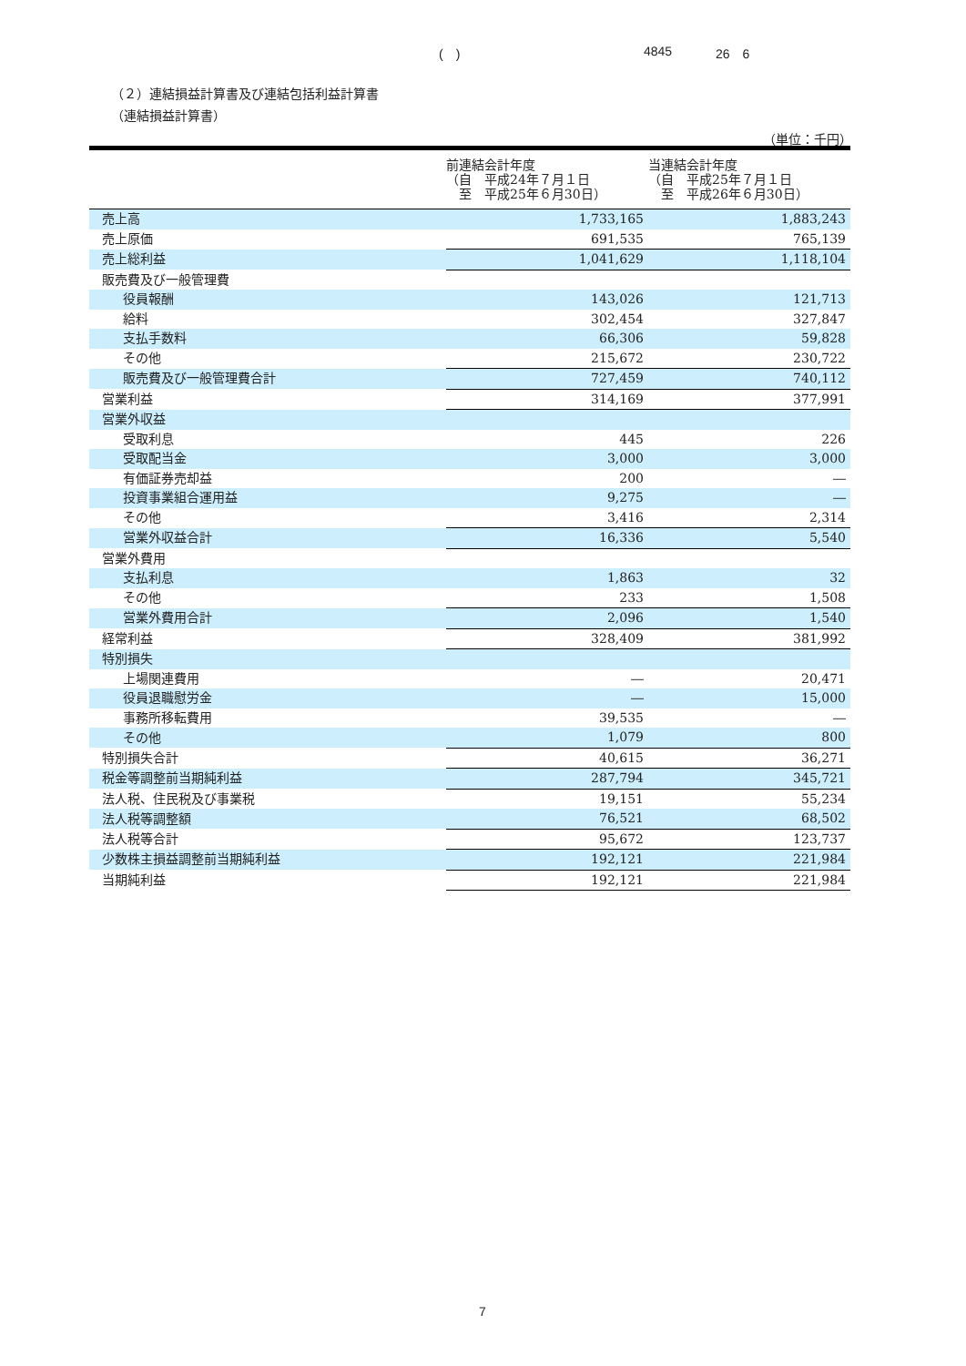(　) 4845 26　6
（２）連結損益計算書及び連結包括利益計算書
（連結損益計算書）
（単位：千円）
| | 前連結会計年度 （自 平成24年７月１日 至 平成25年６月30日） | 当連結会計年度 （自 平成25年７月１日 至 平成26年６月30日） |
| --- | --- | --- |
| 売上高 | 1,733,165 | 1,883,243 |
| 売上原価 | 691,535 | 765,139 |
| 売上総利益 | 1,041,629 | 1,118,104 |
| 販売費及び一般管理費 | | |
| 役員報酬 | 143,026 | 121,713 |
| 給料 | 302,454 | 327,847 |
| 支払手数料 | 66,306 | 59,828 |
| その他 | 215,672 | 230,722 |
| 販売費及び一般管理費合計 | 727,459 | 740,112 |
| 営業利益 | 314,169 | 377,991 |
| 営業外収益 | | |
| 受取利息 | 445 | 226 |
| 受取配当金 | 3,000 | 3,000 |
| 有価証券売却益 | 200 | ― |
| 投資事業組合運用益 | 9,275 | ― |
| その他 | 3,416 | 2,314 |
| 営業外収益合計 | 16,336 | 5,540 |
| 営業外費用 | | |
| 支払利息 | 1,863 | 32 |
| その他 | 233 | 1,508 |
| 営業外費用合計 | 2,096 | 1,540 |
| 経常利益 | 328,409 | 381,992 |
| 特別損失 | | |
| 上場関連費用 | ― | 20,471 |
| 役員退職慰労金 | ― | 15,000 |
| 事務所移転費用 | 39,535 | ― |
| その他 | 1,079 | 800 |
| 特別損失合計 | 40,615 | 36,271 |
| 税金等調整前当期純利益 | 287,794 | 345,721 |
| 法人税、住民税及び事業税 | 19,151 | 55,234 |
| 法人税等調整額 | 76,521 | 68,502 |
| 法人税等合計 | 95,672 | 123,737 |
| 少数株主損益調整前当期純利益 | 192,121 | 221,984 |
| 当期純利益 | 192,121 | 221,984 |
7